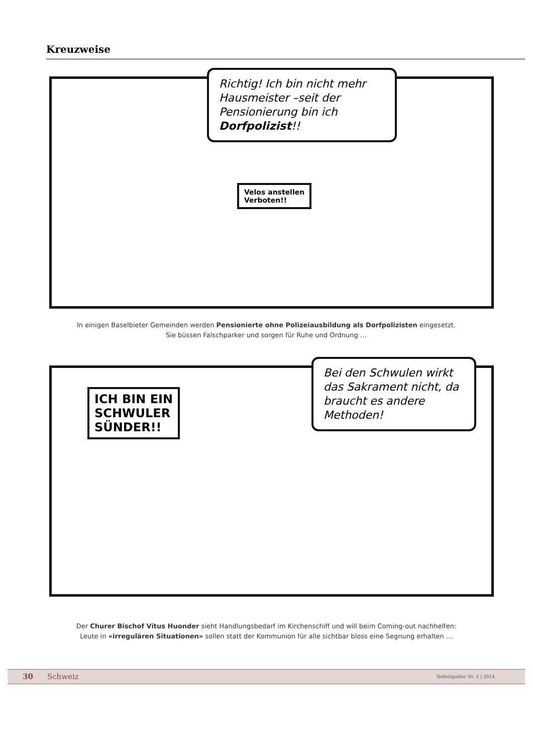Kreuzweise
Richtig! Ich bin nicht mehr Hausmeister –seit der Pensionierung bin ich Dorfpolizist!!
Velos anstellen
Verboten!!
In einigen Baselbieter Gemeinden werden Pensionierte ohne Polizeiausbildung als Dorfpolizisten eingesetzt.
Sie büssen Falschparker und sorgen für Ruhe und Ordnung …
ICH BIN EIN
SCHWULER
SÜNDER!!
Bei den Schwulen wirkt das Sakrament nicht, da braucht es andere Methoden!
Der Churer Bischof Vitus Huonder sieht Handlungsbedarf im Kirchenschiff und will beim Coming-out nachhelfen:
Leute in «irregulären Situationen» sollen statt der Kommunion für alle sichtbar bloss eine Segnung erhalten …
30 Schweiz Nebelspalter Nr. 2 | 2014